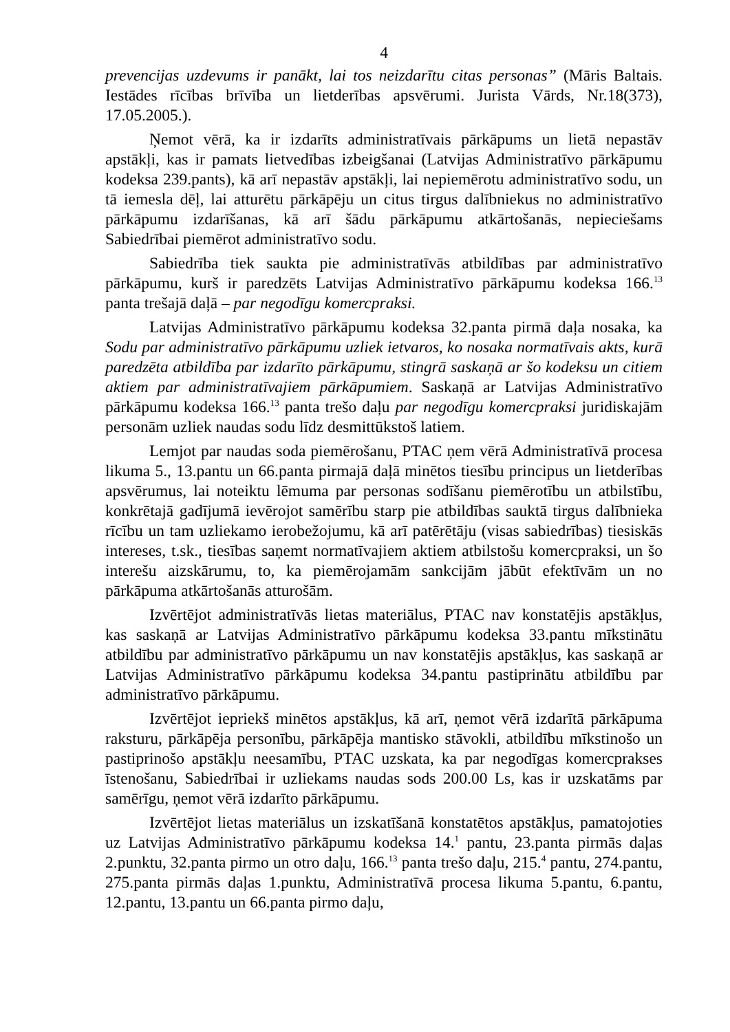4
prevencijas uzdevums ir panākt, lai tos neizdarītu citas personas” (Māris Baltais. Iestādes rīcības brīvība un lietderības apsvērumi. Jurista Vārds, Nr.18(373), 17.05.2005.).
Ņemot vērā, ka ir izdarīts administratīvais pārkāpums un lietā nepastāv apstākļi, kas ir pamats lietvedības izbeigšanai (Latvijas Administratīvo pārkāpumu kodeksa 239.pants), kā arī nepastāv apstākļi, lai nepiemērotu administratīvo sodu, un tā iemesla dēļ, lai atturētu pārkāpēju un citus tirgus dalībniekus no administratīvo pārkāpumu izdarīšanas, kā arī šādu pārkāpumu atkārtošanās, nepieciešams Sabiedrībai piemērot administratīvo sodu.
Sabiedrība tiek saukta pie administratīvās atbildības par administratīvo pārkāpumu, kurš ir paredzēts Latvijas Administratīvo pārkāpumu kodeksa 166.<sup>13</sup> panta trešajā daļā – par negodīgu komercpraksi.
Latvijas Administratīvo pārkāpumu kodeksa 32.panta pirmā daļa nosaka, ka Sodu par administratīvo pārkāpumu uzliek ietvaros, ko nosaka normatīvais akts, kurā paredzēta atbildība par izdarīto pārkāpumu, stingrā saskaņā ar šo kodeksu un citiem aktiem par administratīvajiem pārkāpumiem. Saskaņā ar Latvijas Administratīvo pārkāpumu kodeksa 166.<sup>13</sup> panta trešo daļu par negodīgu komercpraksi juridiskajām personām uzliek naudas sodu līdz desmittūkstoš latiem.
Lemjot par naudas soda piemērošanu, PTAC ņem vērā Administratīvā procesa likuma 5., 13.pantu un 66.panta pirmajā daļā minētos tiesību principus un lietderības apsvērumus, lai noteiktu lēmuma par personas sodīšanu piemērotību un atbilstību, konkrētajā gadījumā ievērojot samērību starp pie atbildības sauktā tirgus dalībnieka rīcību un tam uzliekamo ierobežojumu, kā arī patērētāju (visas sabiedrības) tiesiskās intereses, t.sk., tiesības saņemt normatīvajiem aktiem atbilstošu komercpraksi, un šo interešu aizskārumu, to, ka piemērojamām sankcijām jābūt efektīvām un no pārkāpuma atkārtošanās atturošām.
Izvērtējot administratīvās lietas materiālus, PTAC nav konstatējis apstākļus, kas saskaņā ar Latvijas Administratīvo pārkāpumu kodeksa 33.pantu mīkstinātu atbildību par administratīvo pārkāpumu un nav konstatējis apstākļus, kas saskaņā ar Latvijas Administratīvo pārkāpumu kodeksa 34.pantu pastiprinātu atbildību par administratīvo pārkāpumu.
Izvērtējot iepriekš minētos apstākļus, kā arī, ņemot vērā izdarītā pārkāpuma raksturu, pārkāpēja personību, pārkāpēja mantisko stāvokli, atbildību mīkstinošo un pastiprinošo apstākļu neesamību, PTAC uzskata, ka par negodīgas komercprakses īstenošanu, Sabiedrībai ir uzliekams naudas sods 200.00 Ls, kas ir uzskatāms par samērīgu, ņemot vērā izdarīto pārkāpumu.
Izvērtējot lietas materiālus un izskatīšanā konstatētos apstākļus, pamatojoties uz Latvijas Administratīvo pārkāpumu kodeksa 14.<sup>1</sup> pantu, 23.panta pirmās daļas 2.punktu, 32.panta pirmo un otro daļu, 166.<sup>13</sup> panta trešo daļu, 215.<sup>4</sup> pantu, 274.pantu, 275.panta pirmās daļas 1.punktu, Administratīvā procesa likuma 5.pantu, 6.pantu, 12.pantu, 13.pantu un 66.panta pirmo daļu,